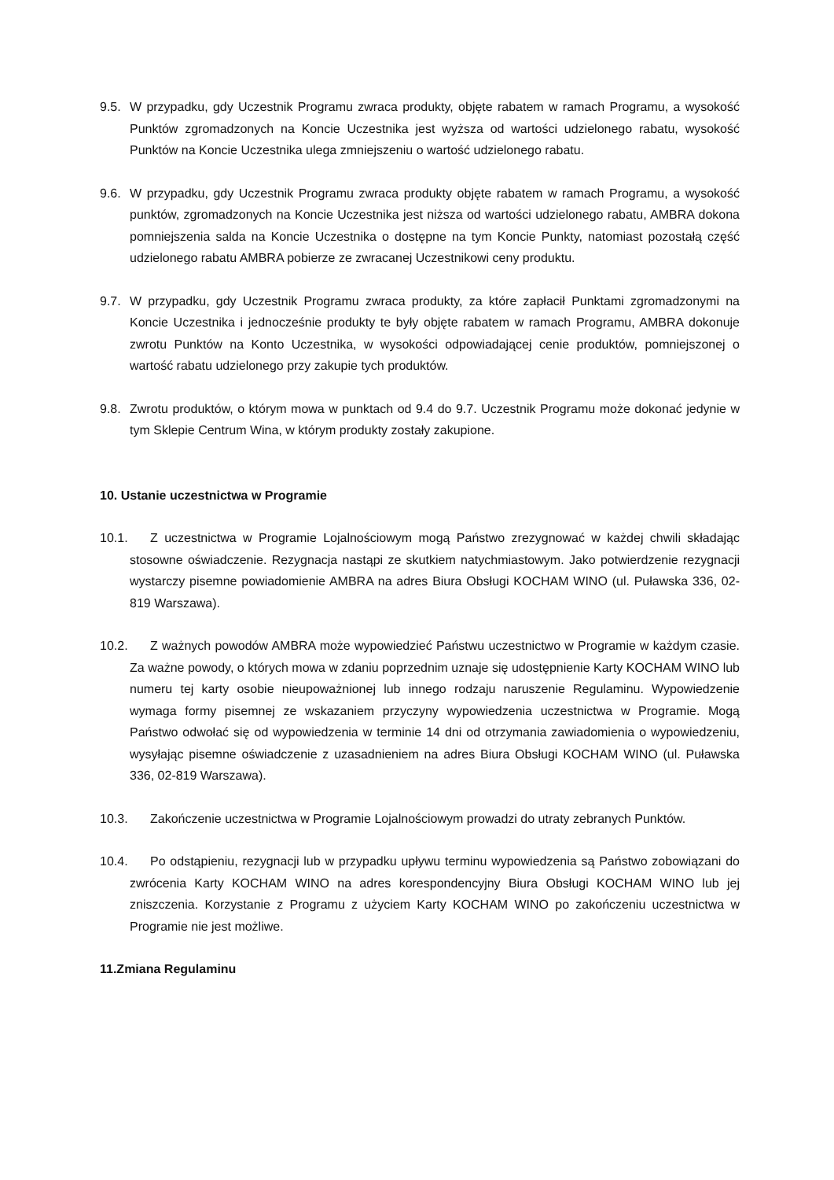9.5. W przypadku, gdy Uczestnik Programu zwraca produkty, objęte rabatem w ramach Programu, a wysokość Punktów zgromadzonych na Koncie Uczestnika jest wyższa od wartości udzielonego rabatu, wysokość Punktów na Koncie Uczestnika ulega zmniejszeniu o wartość udzielonego rabatu.
9.6. W przypadku, gdy Uczestnik Programu zwraca produkty objęte rabatem w ramach Programu, a wysokość punktów, zgromadzonych na Koncie Uczestnika jest niższa od wartości udzielonego rabatu, AMBRA dokona pomniejszenia salda na Koncie Uczestnika o dostępne na tym Koncie Punkty, natomiast pozostałą część udzielonego rabatu AMBRA pobierze ze zwracanej Uczestnikowi ceny produktu.
9.7. W przypadku, gdy Uczestnik Programu zwraca produkty, za które zapłacił Punktami zgromadzonymi na Koncie Uczestnika i jednocześnie produkty te były objęte rabatem w ramach Programu, AMBRA dokonuje zwrotu Punktów na Konto Uczestnika, w wysokości odpowiadającej cenie produktów, pomniejszonej o wartość rabatu udzielonego przy zakupie tych produktów.
9.8. Zwrotu produktów, o którym mowa w punktach od 9.4 do 9.7. Uczestnik Programu może dokonać jedynie w tym Sklepie Centrum Wina, w którym produkty zostały zakupione.
10. Ustanie uczestnictwa w Programie
10.1. Z uczestnictwa w Programie Lojalnościowym mogą Państwo zrezygnować w każdej chwili składając stosowne oświadczenie. Rezygnacja nastąpi ze skutkiem natychmiastowym. Jako potwierdzenie rezygnacji wystarczy pisemne powiadomienie AMBRA na adres Biura Obsługi KOCHAM WINO (ul. Puławska 336, 02-819 Warszawa).
10.2. Z ważnych powodów AMBRA może wypowiedzieć Państwu uczestnictwo w Programie w każdym czasie. Za ważne powody, o których mowa w zdaniu poprzednim uznaje się udostępnienie Karty KOCHAM WINO lub numeru tej karty osobie nieupoważnionej lub innego rodzaju naruszenie Regulaminu. Wypowiedzenie wymaga formy pisemnej ze wskazaniem przyczyny wypowiedzenia uczestnictwa w Programie. Mogą Państwo odwołać się od wypowiedzenia w terminie 14 dni od otrzymania zawiadomienia o wypowiedzeniu, wysyłając pisemne oświadczenie z uzasadnieniem na adres Biura Obsługi KOCHAM WINO (ul. Puławska 336, 02-819 Warszawa).
10.3. Zakończenie uczestnictwa w Programie Lojalnościowym prowadzi do utraty zebranych Punktów.
10.4. Po odstąpieniu, rezygnacji lub w przypadku upływu terminu wypowiedzenia są Państwo zobowiązani do zwrócenia Karty KOCHAM WINO na adres korespondencyjny Biura Obsługi KOCHAM WINO lub jej zniszczenia. Korzystanie z Programu z użyciem Karty KOCHAM WINO po zakończeniu uczestnictwa w Programie nie jest możliwe.
11.Zmiana Regulaminu